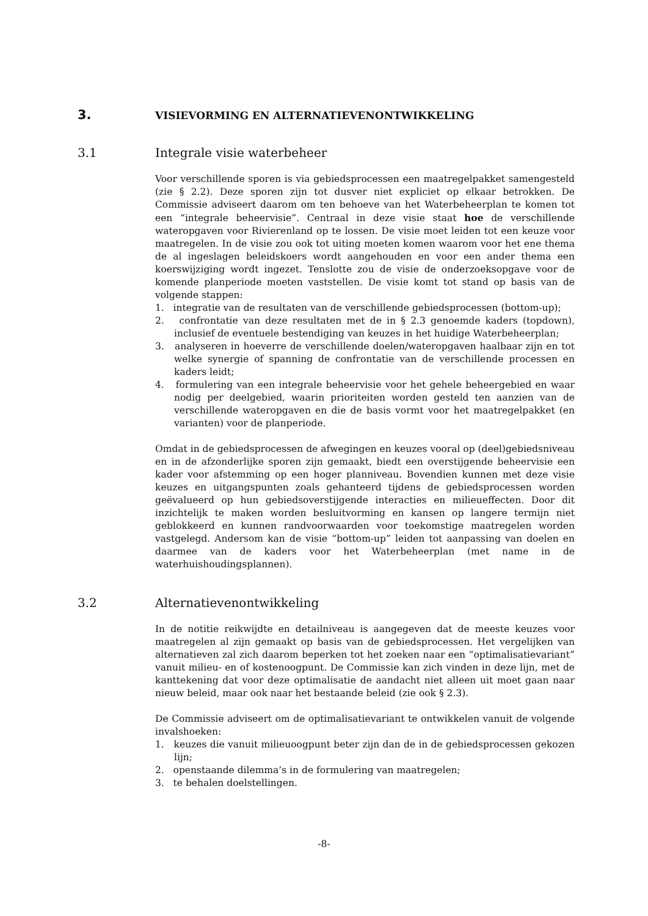3. VISIEVORMING EN ALTERNATIEVENONTWIKKELING
3.1 Integrale visie waterbeheer
Voor verschillende sporen is via gebiedsprocessen een maatregelpakket samengesteld (zie § 2.2). Deze sporen zijn tot dusver niet expliciet op elkaar betrokken. De Commissie adviseert daarom om ten behoeve van het Waterbeheerplan te komen tot een “integrale beheervisie”. Centraal in deze visie staat hoe de verschillende wateropgaven voor Rivierenland op te lossen. De visie moet leiden tot een keuze voor maatregelen. In de visie zou ook tot uiting moeten komen waarom voor het ene thema de al ingeslagen beleidskoers wordt aangehouden en voor een ander thema een koerswijziging wordt ingezet. Tenslotte zou de visie de onderzoeksopgave voor de komende planperiode moeten vaststellen. De visie komt tot stand op basis van de volgende stappen:
1. integratie van de resultaten van de verschillende gebiedsprocessen (bottom-up);
2. confrontatie van deze resultaten met de in § 2.3 genoemde kaders (topdown), inclusief de eventuele bestendiging van keuzes in het huidige Waterbeheerplan;
3. analyseren in hoeverre de verschillende doelen/wateropgaven haalbaar zijn en tot welke synergie of spanning de confrontatie van de verschillende processen en kaders leidt;
4. formulering van een integrale beheervisie voor het gehele beheergebied en waar nodig per deelgebied, waarin prioriteiten worden gesteld ten aanzien van de verschillende wateropgaven en die de basis vormt voor het maatregelpakket (en varianten) voor de planperiode.
Omdat in de gebiedsprocessen de afwegingen en keuzes vooral op (deel)gebiedsniveau en in de afzonderlijke sporen zijn gemaakt, biedt een overstijgende beheervisie een kader voor afstemming op een hoger planniveau. Bovendien kunnen met deze visie keuzes en uitgangspunten zoals gehanteerd tijdens de gebiedsprocessen worden geëvalueerd op hun gebiedsoverstijgende interacties en milieueffecten. Door dit inzichtelijk te maken worden besluitvorming en kansen op langere termijn niet geblokkeerd en kunnen randvoorwaarden voor toekomstige maatregelen worden vastgelegd. Andersom kan de visie “bottom-up” leiden tot aanpassing van doelen en daarmee van de kaders voor het Waterbeheerplan (met name in de waterhuishoudingsplannen).
3.2 Alternatievenontwikkeling
In de notitie reikwijdte en detailniveau is aangegeven dat de meeste keuzes voor maatregelen al zijn gemaakt op basis van de gebiedsprocessen. Het vergelijken van alternatieven zal zich daarom beperken tot het zoeken naar een “optimalisatievariant” vanuit milieu- en of kostenoogpunt. De Commissie kan zich vinden in deze lijn, met de kanttekening dat voor deze optimalisatie de aandacht niet alleen uit moet gaan naar nieuw beleid, maar ook naar het bestaande beleid (zie ook § 2.3).
De Commissie adviseert om de optimalisatievariant te ontwikkelen vanuit de volgende invalshoeken:
1. keuzes die vanuit milieuoogpunt beter zijn dan de in de gebiedsprocessen gekozen lijn;
2. openstaande dilemma’s in de formulering van maatregelen;
3. te behalen doelstellingen.
-8-